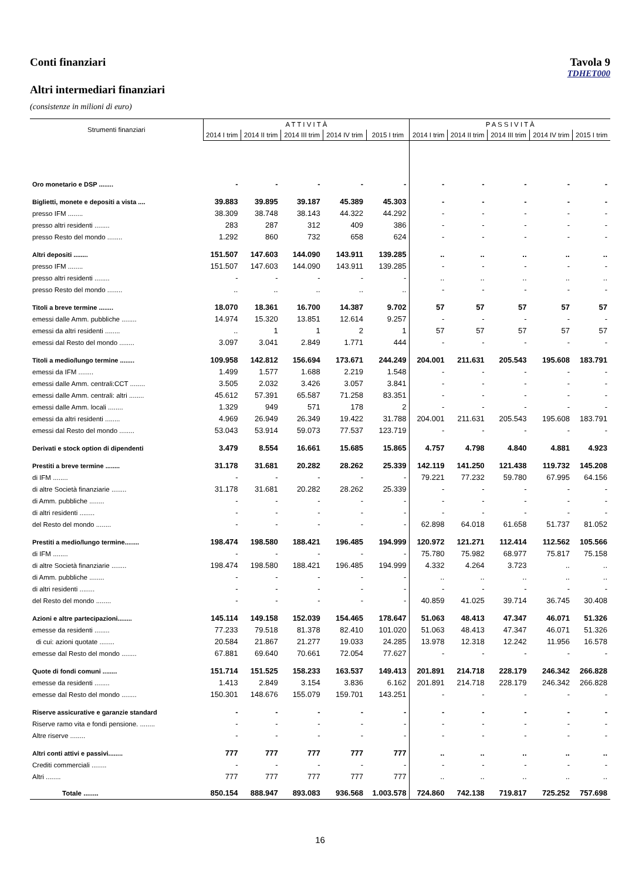Conti finanziari Tavola 9
TDHET000
Altri intermediari finanziari
(consistenze in milioni di euro)
| Strumenti finanziari | A T T I V I T À | | | | | P A S S I V I T À | | | | |
| --- | --- | --- | --- | --- | --- | --- | --- | --- | --- | --- |
| | 2014 I trim | 2014 II trim | 2014 III trim | 2014 IV trim | 2015 I trim | 2014 I trim | 2014 II trim | 2014 III trim | 2014 IV trim | 2015 I trim |
| Oro monetario e DSP ........ | - | - | - | - | - | - | - | - | - | - |
| Biglietti, monete e depositi a vista .... | 39.883 | 39.895 | 39.187 | 45.389 | 45.303 | - | - | - | - | - |
| presso IFM ........ | 38.309 | 38.748 | 38.143 | 44.322 | 44.292 | - | - | - | - | - |
| presso altri residenti ........ | 283 | 287 | 312 | 409 | 386 | - | - | - | - | - |
| presso Resto del mondo ........ | 1.292 | 860 | 732 | 658 | 624 | - | - | - | - | - |
| Altri depositi ........ | 151.507 | 147.603 | 144.090 | 143.911 | 139.285 | .. | .. | .. | .. | .. |
| presso IFM ........ | 151.507 | 147.603 | 144.090 | 143.911 | 139.285 | - | - | - | - | - |
| presso altri residenti ........ | - | - | - | - | - | .. | .. | .. | .. | .. |
| presso Resto del mondo ........ | .. | .. | .. | .. | .. | - | - | - | - | - |
| Titoli a breve termine ........ | 18.070 | 18.361 | 16.700 | 14.387 | 9.702 | 57 | 57 | 57 | 57 | 57 |
| emessi dalle Amm. pubbliche ........ | 14.974 | 15.320 | 13.851 | 12.614 | 9.257 | - | - | - | - | - |
| emessi da altri residenti ........ | .. | 1 | 1 | 2 | 1 | 57 | 57 | 57 | 57 | 57 |
| emessi dal Resto del mondo ........ | 3.097 | 3.041 | 2.849 | 1.771 | 444 | - | - | - | - | - |
| Titoli a medio/lungo termine ........ | 109.958 | 142.812 | 156.694 | 173.671 | 244.249 | 204.001 | 211.631 | 205.543 | 195.608 | 183.791 |
| emessi da IFM ........ | 1.499 | 1.577 | 1.688 | 2.219 | 1.548 | - | - | - | - | - |
| emessi dalle Amm. centrali:CCT ........ | 3.505 | 2.032 | 3.426 | 3.057 | 3.841 | - | - | - | - | - |
| emessi dalle Amm. centrali: altri ........ | 45.612 | 57.391 | 65.587 | 71.258 | 83.351 | - | - | - | - | - |
| emessi dalle Amm. locali ........ | 1.329 | 949 | 571 | 178 | 2 | - | - | - | - | - |
| emessi da altri residenti ........ | 4.969 | 26.949 | 26.349 | 19.422 | 31.788 | 204.001 | 211.631 | 205.543 | 195.608 | 183.791 |
| emessi dal Resto del mondo ........ | 53.043 | 53.914 | 59.073 | 77.537 | 123.719 | - | - | - | - | - |
| Derivati e stock option di dipendenti | 3.479 | 8.554 | 16.661 | 15.685 | 15.865 | 4.757 | 4.798 | 4.840 | 4.881 | 4.923 |
| Prestiti a breve termine ........ | 31.178 | 31.681 | 20.282 | 28.262 | 25.339 | 142.119 | 141.250 | 121.438 | 119.732 | 145.208 |
| di IFM ........ | - | - | - | - | - | 79.221 | 77.232 | 59.780 | 67.995 | 64.156 |
| di altre Società finanziarie ........ | 31.178 | 31.681 | 20.282 | 28.262 | 25.339 | - | - | - | - | - |
| di Amm. pubbliche ........ | - | - | - | - | - | - | - | - | - | - |
| di altri residenti ........ | - | - | - | - | - | - | - | - | - | - |
| del Resto del mondo ........ | - | - | - | - | - | 62.898 | 64.018 | 61.658 | 51.737 | 81.052 |
| Prestiti a medio/lungo termine........ | 198.474 | 198.580 | 188.421 | 196.485 | 194.999 | 120.972 | 121.271 | 112.414 | 112.562 | 105.566 |
| di IFM ........ | - | - | - | - | - | 75.780 | 75.982 | 68.977 | 75.817 | 75.158 |
| di altre Società finanziarie ........ | 198.474 | 198.580 | 188.421 | 196.485 | 194.999 | 4.332 | 4.264 | 3.723 | .. | .. |
| di Amm. pubbliche ........ | - | - | - | - | - | .. | .. | .. | .. | .. |
| di altri residenti ........ | - | - | - | - | - | - | - | - | - | - |
| del Resto del mondo ........ | - | - | - | - | - | 40.859 | 41.025 | 39.714 | 36.745 | 30.408 |
| Azioni e altre partecipazioni........ | 145.114 | 149.158 | 152.039 | 154.465 | 178.647 | 51.063 | 48.413 | 47.347 | 46.071 | 51.326 |
| emesse da residenti ........ | 77.233 | 79.518 | 81.378 | 82.410 | 101.020 | 51.063 | 48.413 | 47.347 | 46.071 | 51.326 |
| di cui: azioni quotate ........ | 20.584 | 21.867 | 21.277 | 19.033 | 24.285 | 13.978 | 12.318 | 12.242 | 11.956 | 16.578 |
| emesse dal Resto del mondo ........ | 67.881 | 69.640 | 70.661 | 72.054 | 77.627 | - | - | - | - | - |
| Quote di fondi comuni ........ | 151.714 | 151.525 | 158.233 | 163.537 | 149.413 | 201.891 | 214.718 | 228.179 | 246.342 | 266.828 |
| emesse da residenti ........ | 1.413 | 2.849 | 3.154 | 3.836 | 6.162 | 201.891 | 214.718 | 228.179 | 246.342 | 266.828 |
| emesse dal Resto del mondo ........ | 150.301 | 148.676 | 155.079 | 159.701 | 143.251 | - | - | - | - | - |
| Riserve assicurative e garanzie standard | - | - | - | - | - | - | - | - | - | - |
| Riserve ramo vita e fondi pensione. ........ | - | - | - | - | - | - | - | - | - | - |
| Altre riserve ........ | - | - | - | - | - | - | - | - | - | - |
| Altri conti attivi e passivi........ | 777 | 777 | 777 | 777 | 777 | .. | .. | .. | .. | .. |
| Crediti commerciali ........ | - | - | - | - | - | - | - | - | - | - |
| Altri ........ | 777 | 777 | 777 | 777 | 777 | .. | .. | .. | .. | .. |
| Totale ........ | 850.154 | 888.947 | 893.083 | 936.568 | 1.003.578 | 724.860 | 742.138 | 719.817 | 725.252 | 757.698 |
16